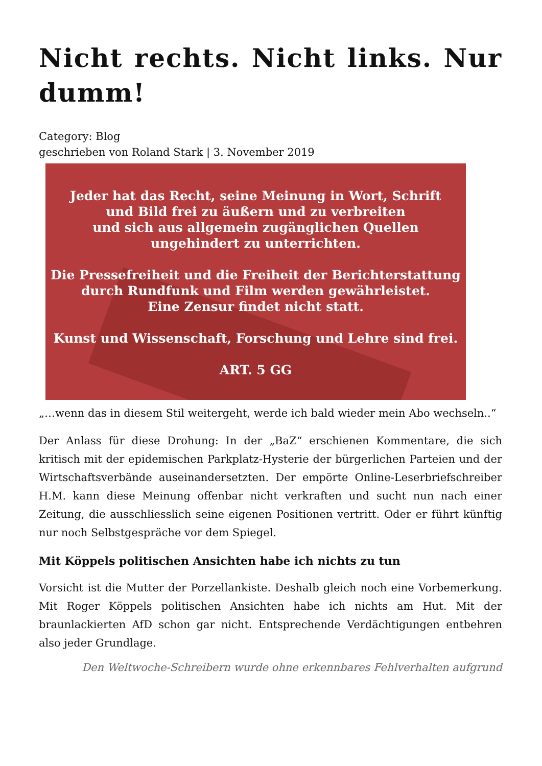Nicht rechts. Nicht links. Nur dumm!
Category: Blog
geschrieben von Roland Stark | 3. November 2019
Jeder hat das Recht, seine Meinung in Wort, Schrift
und Bild frei zu äußern und zu verbreiten
und sich aus allgemein zugänglichen Quellen
ungehindert zu unterrichten.
Die Pressefreiheit und die Freiheit der Berichterstattung
durch Rundfunk und Film werden gewährleistet.
Eine Zensur findet nicht statt.
Kunst und Wissenschaft, Forschung und Lehre sind frei.
ART. 5 GG
„…wenn das in diesem Stil weitergeht, werde ich bald wieder mein Abo wechseln..“
Der Anlass für diese Drohung: In der „BaZ“ erschienen Kommentare, die sich kritisch mit der epidemischen Parkplatz-Hysterie der bürgerlichen Parteien und der Wirtschaftsverbände auseinandersetzten. Der empörte Online-Leserbriefschreiber H.M. kann diese Meinung offenbar nicht verkraften und sucht nun nach einer Zeitung, die ausschliesslich seine eigenen Positionen vertritt. Oder er führt künftig nur noch Selbstgespräche vor dem Spiegel.
Mit Köppels politischen Ansichten habe ich nichts zu tun
Vorsicht ist die Mutter der Porzellankiste. Deshalb gleich noch eine Vorbemerkung. Mit Roger Köppels politischen Ansichten habe ich nichts am Hut. Mit der braunlackierten AfD schon gar nicht. Entsprechende Verdächtigungen entbehren also jeder Grundlage.
Den Weltwoche-Schreibern wurde ohne erkennbares Fehlverhalten aufgrund